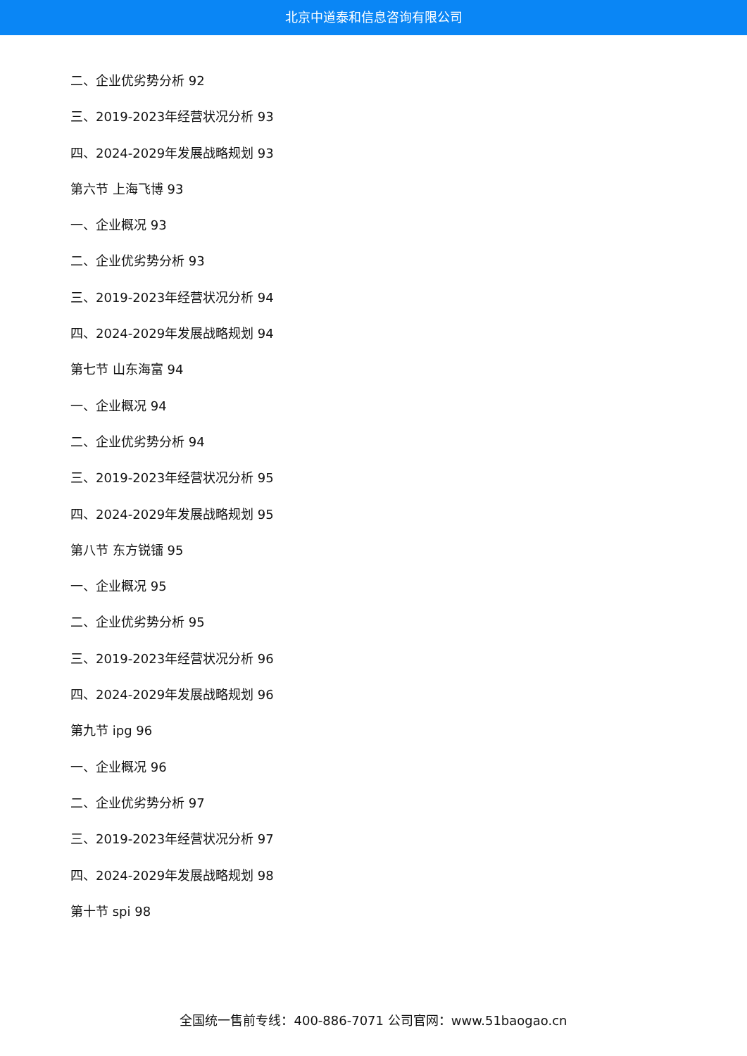北京中道泰和信息咨询有限公司
二、企业优劣势分析 92
三、2019-2023年经营状况分析 93
四、2024-2029年发展战略规划 93
第六节 上海飞博 93
一、企业概况 93
二、企业优劣势分析 93
三、2019-2023年经营状况分析 94
四、2024-2029年发展战略规划 94
第七节 山东海富 94
一、企业概况 94
二、企业优劣势分析 94
三、2019-2023年经营状况分析 95
四、2024-2029年发展战略规划 95
第八节 东方锐镭 95
一、企业概况 95
二、企业优劣势分析 95
三、2019-2023年经营状况分析 96
四、2024-2029年发展战略规划 96
第九节 ipg 96
一、企业概况 96
二、企业优劣势分析 97
三、2019-2023年经营状况分析 97
四、2024-2029年发展战略规划 98
第十节 spi 98
全国统一售前专线：400-886-7071 公司官网：www.51baogao.cn